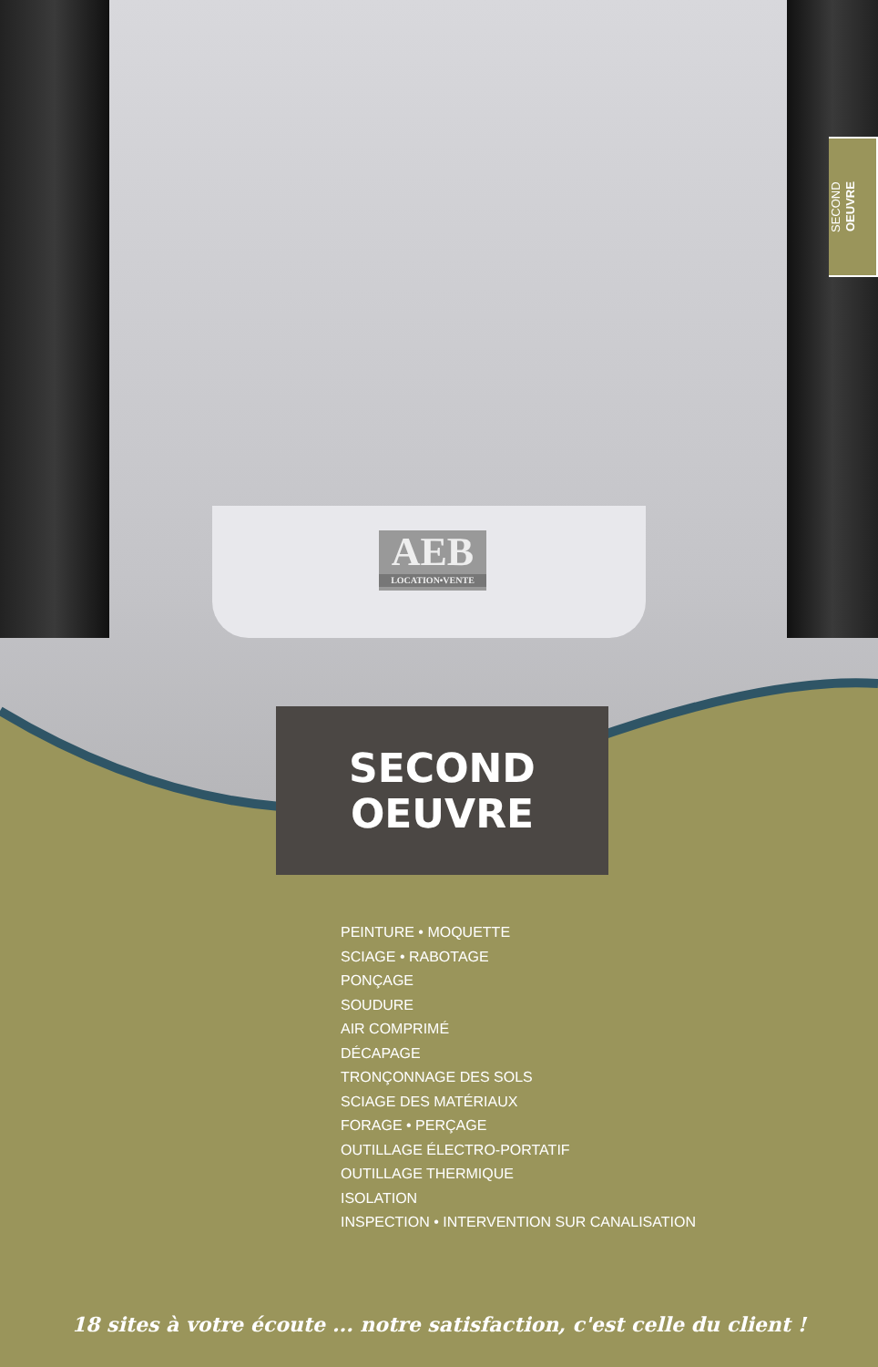AEB
LOCATION•VENTE
SECOND
OEUVRE
SECOND
OEUVRE
PEINTURE • MOQUETTE
SCIAGE • RABOTAGE
PONÇAGE
SOUDURE
AIR COMPRIMÉ
DÉCAPAGE
TRONÇONNAGE DES SOLS
SCIAGE DES MATÉRIAUX
FORAGE • PERÇAGE
OUTILLAGE ÉLECTRO-PORTATIF
OUTILLAGE THERMIQUE
ISOLATION
INSPECTION • INTERVENTION SUR CANALISATION
18 sites à votre écoute ... notre satisfaction, c'est celle du client !